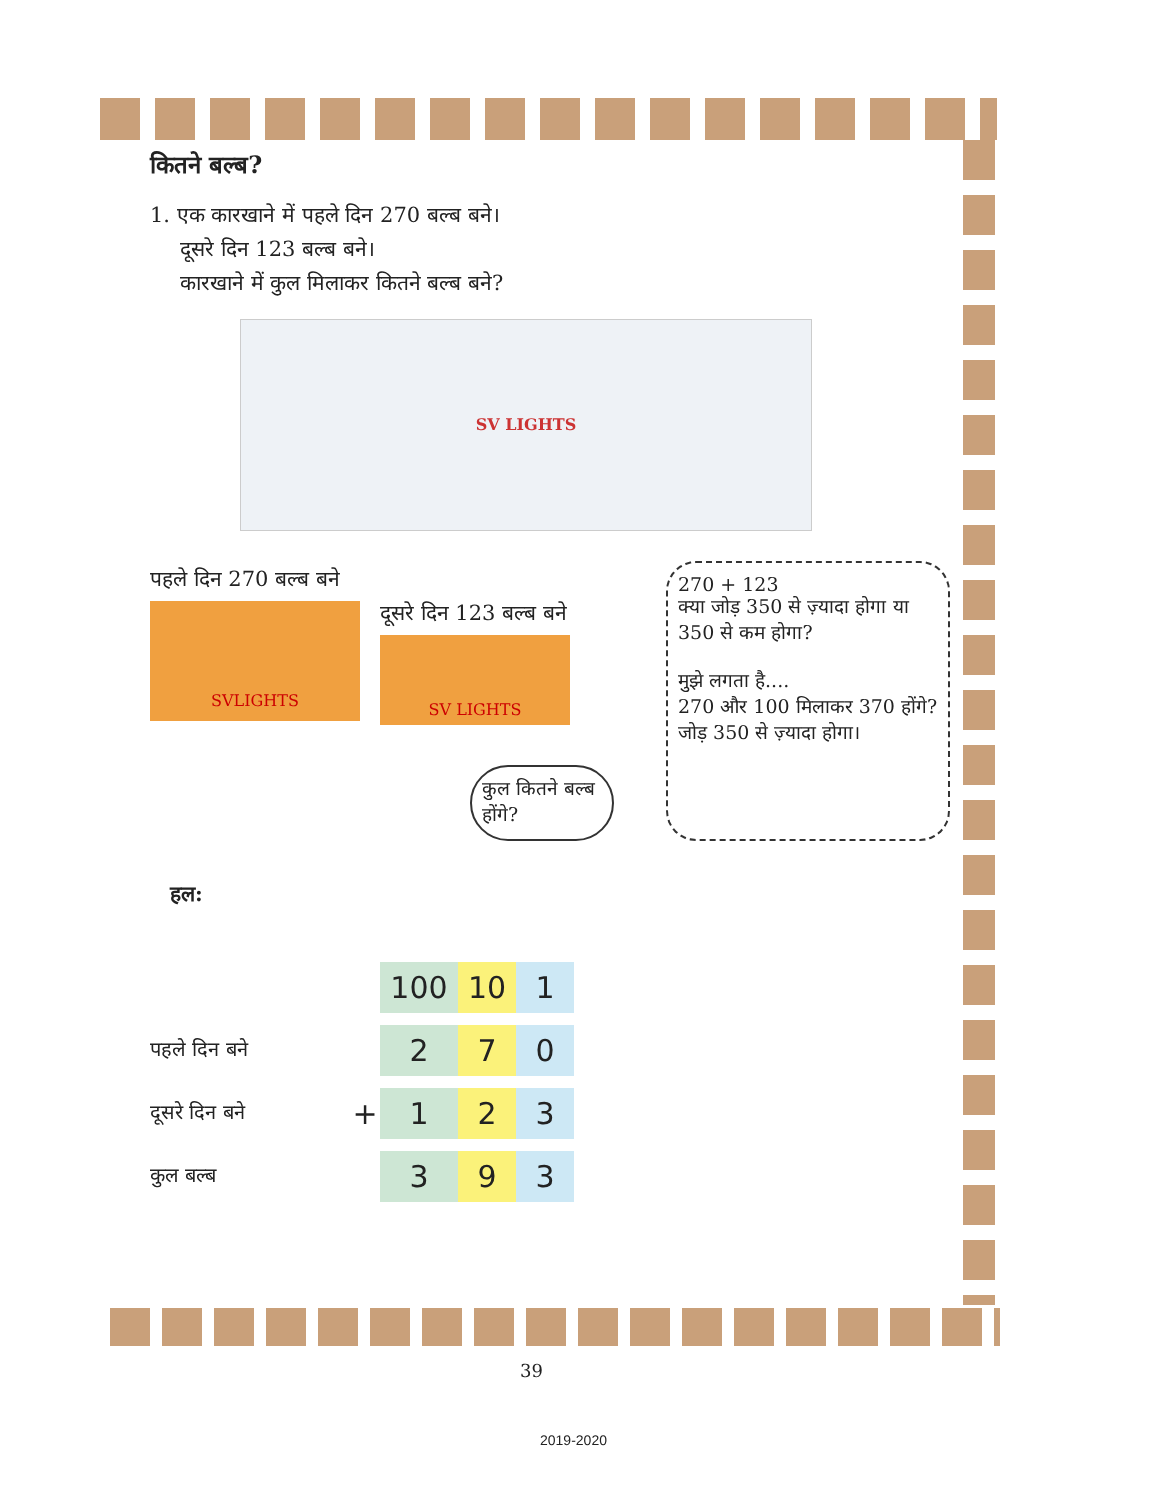कितने बल्ब?
1. एक कारखाने में पहले दिन 270 बल्ब बने।
दूसरे दिन 123 बल्ब बने।
कारखाने में कुल मिलाकर कितने बल्ब बने?
SV LIGHTS
पहले दिन 270 बल्ब बने
SVLIGHTS
दूसरे दिन 123 बल्ब बने
SV LIGHTS
कुल कितने बल्ब होंगे?
270 + 123
क्या जोड़ 350 से ज़्यादा होगा या 350 से कम होगा?
मुझे लगता है....
270 और 100 मिलाकर 370 होंगे?
जोड़ 350 से ज़्यादा होगा।
हल:
| | | 100 | 10 | 1 |
| पहले दिन बने | | 2 | 7 | 0 |
| दूसरे दिन बने | + | 1 | 2 | 3 |
| कुल बल्ब | | 3 | 9 | 3 |
39
2019-2020